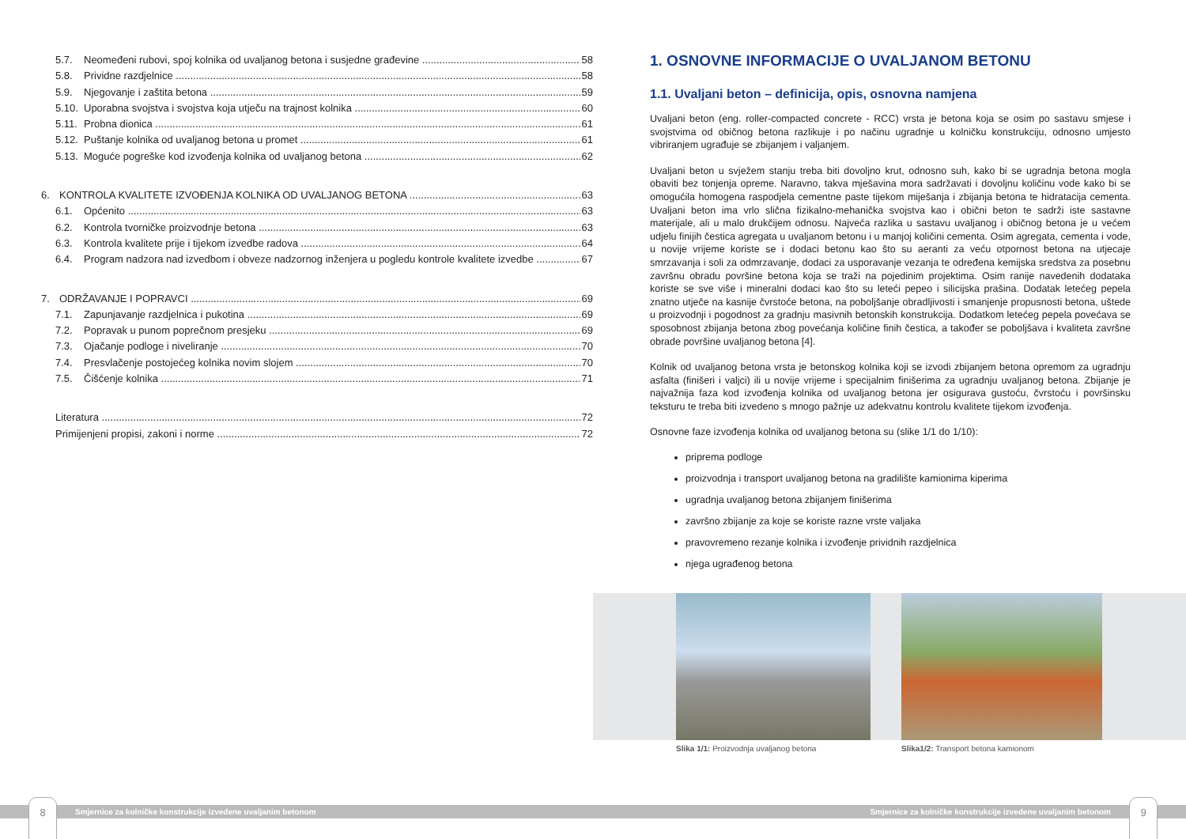5.7. Neomeđeni rubovi, spoj kolnika od uvaljanog betona i susjedne građevine 58
5.8. Prividne razdjelnice 58
5.9. Njegovanje i zaštita betona 59
5.10. Uporabna svojstva i svojstva koja utječu na trajnost kolnika 60
5.11. Probna dionica 61
5.12. Puštanje kolnika od uvaljanog betona u promet 61
5.13. Moguće pogreške kod izvođenja kolnika od uvaljanog betona 62
6. KONTROLA KVALITETE IZVOĐENJA KOLNIKA OD UVALJANOG BETONA 63
6.1. Općenito 63
6.2. Kontrola tvorničke proizvodnje betona 63
6.3. Kontrola kvalitete prije i tijekom izvedbe radova 64
6.4. Program nadzora nad izvedbom i obveze nadzornog inženjera u pogledu kontrole kvalitete izvedbe 67
7. ODRŽAVANJE I POPRAVCI 69
7.1. Zapunjavanje razdjelnica i pukotina 69
7.2. Popravak u punom poprečnom presjeku 69
7.3. Ojačanje podloge i niveliranje 70
7.4. Presvlačenje postojećeg kolnika novim slojem 70
7.5. Čišćenje kolnika 71
Literatura 72
Primijenjeni propisi, zakoni i norme 72
1. OSNOVNE INFORMACIJE O UVALJANOM BETONU
1.1. Uvaljani beton – definicija, opis, osnovna namjena
Uvaljani beton (eng. roller-compacted concrete - RCC) vrsta je betona koja se osim po sastavu smjese i svojstvima od običnog betona razlikuje i po načinu ugradnje u kolničku konstrukciju, odnosno umjesto vibriranjem ugrađuje se zbijanjem i valjanjem.
Uvaljani beton u svježem stanju treba biti dovoljno krut, odnosno suh, kako bi se ugradnja betona mogla obaviti bez tonjenja opreme. Naravno, takva mješavina mora sadržavati i dovoljnu količinu vode kako bi se omogućila homogena raspodjela cementne paste tijekom miješanja i zbijanja betona te hidratacija cementa. Uvaljani beton ima vrlo slična fizikalno-mehanička svojstva kao i obični beton te sadrži iste sastavne materijale, ali u malo drukčijem odnosu. Najveća razlika u sastavu uvaljanog i običnog betona je u većem udjelu finijih čestica agregata u uvaljanom betonu i u manjoj količini cementa. Osim agregata, cementa i vode, u novije vrijeme koriste se i dodaci betonu kao što su aeranti za veću otpornost betona na utjecaje smrzavanja i soli za odmrzavanje, dodaci za usporavanje vezanja te određena kemijska sredstva za posebnu završnu obradu površine betona koja se traži na pojedinim projektima. Osim ranije navedenih dodataka koriste se sve više i mineralni dodaci kao što su leteći pepeo i silicijska prašina. Dodatak letećeg pepela znatno utječe na kasnije čvrstoće betona, na poboljšanje obradljivosti i smanjenje propusnosti betona, uštede u proizvodnji i pogodnost za gradnju masivnih betonskih konstrukcija. Dodatkom letećeg pepela povećava se sposobnost zbijanja betona zbog povećanja količine finih čestica, a također se poboljšava i kvaliteta završne obrade površine uvaljanog betona [4].
Kolnik od uvaljanog betona vrsta je betonskog kolnika koji se izvodi zbijanjem betona opremom za ugradnju asfalta (finišeri i valjci) ili u novije vrijeme i specijalnim finišerima za ugradnju uvaljanog betona. Zbijanje je najvažnija faza kod izvođenja kolnika od uvaljanog betona jer osigurava gustoću, čvrstoću i površinsku teksturu te treba biti izvedeno s mnogo pažnje uz adekvatnu kontrolu kvalitete tijekom izvođenja.
Osnovne faze izvođenja kolnika od uvaljanog betona su (slike 1/1 do 1/10):
priprema podloge
proizvodnja i transport uvaljanog betona na gradilište kamionima kiperima
ugradnja uvaljanog betona zbijanjem finišerima
završno zbijanje za koje se koriste razne vrste valjaka
pravovremeno rezanje kolnika i izvođenje prividnih razdjelnica
njega ugrađenog betona
Slika 1/1: Proizvodnja uvaljanog betona Slika1/2: Transport betona kamionom
Smjernice za kolničke konstrukcije izvedene uvaljanim betonom Smjernice za kolničke konstrukcije izvedene uvaljanim betonom
8 9